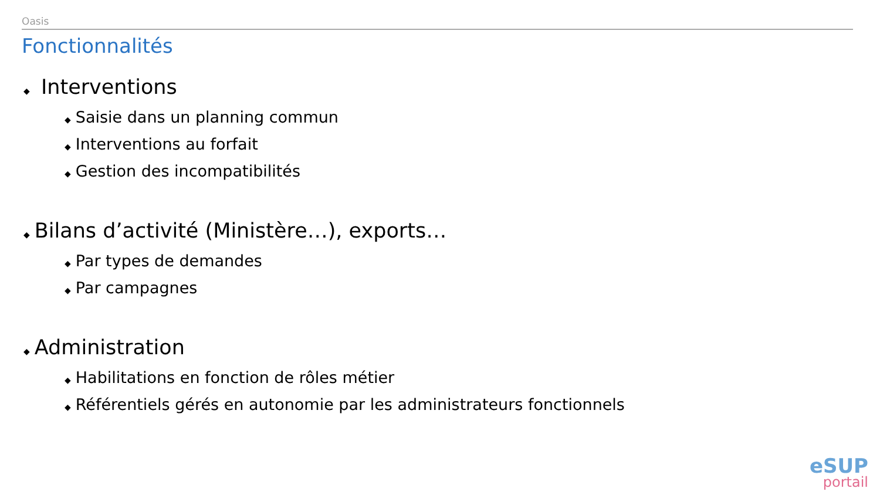Oasis
Fonctionnalités
◆ Interventions
◆ Saisie dans un planning commun
◆ Interventions au forfait
◆ Gestion des incompatibilités
◆ Bilans d’activité (Ministère…), exports…
◆ Par types de demandes
◆ Par campagnes
◆ Administration
◆ Habilitations en fonction de rôles métier
◆ Référentiels gérés en autonomie par les administrateurs fonctionnels
eSUP
portail